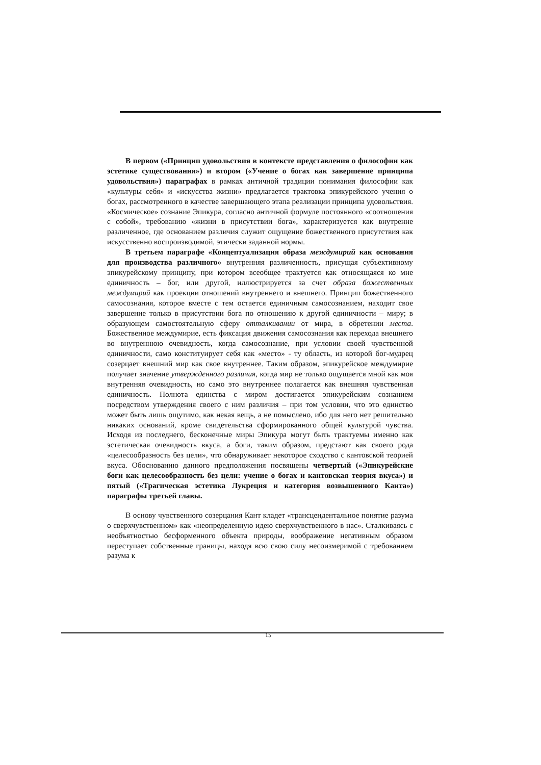В первом («Принцип удовольствия в контексте представления о философии как эстетике существования») и втором («Учение о богах как завершение принципа удовольствия») параграфах в рамках античной традиции понимания философии как «культуры себя» и «искусства жизни» предлагается трактовка эпикурейского учения о богах, рассмотренного в качестве завершающего этапа реализации принципа удовольствия. «Космическое» сознание Эпикура, согласно античной формуле постоянного «соотношения с собой», требованию «жизни в присутствии бога», характеризуется как внутренне различенное, где основанием различия служит ощущение божественного присутствия как искусственно воспроизводимой, этически заданной нормы.
В третьем параграфе «Концептуализация образа междумирий как основания для производства различного» внутренняя различенность, присущая субъективному эпикурейскому принципу, при котором всеобщее трактуется как относящаяся ко мне единичность – бог, или другой, иллюстрируется за счет образа божественных междумирий как проекции отношений внутреннего и внешнего. Принцип божественного самосознания, которое вместе с тем остается единичным самосознанием, находит свое завершение только в присутствии бога по отношению к другой единичности – миру; в образующем самостоятельную сферу отталкивании от мира, в обретении места. Божественное междумирие, есть фиксация движения самосознания как перехода внешнего во внутреннюю очевидность, когда самосознание, при условии своей чувственной единичности, само конституирует себя как «место» - ту область, из которой бог-мудрец созерцает внешний мир как свое внутреннее. Таким образом, эпикурейское междумирие получает значение утвержденного различия, когда мир не только ощущается мной как моя внутренняя очевидность, но само это внутреннее полагается как внешняя чувственная единичность. Полнота единства с миром достигается эпикурейским сознанием посредством утверждения своего с ним различия – при том условии, что это единство может быть лишь ощутимо, как некая вещь, а не помыслено, ибо для него нет решительно никаких оснований, кроме свидетельства сформированного общей культурой чувства. Исходя из последнего, бесконечные миры Эпикура могут быть трактуемы именно как эстетическая очевидность вкуса, а боги, таким образом, предстают как своего рода «целесообразность без цели», что обнаруживает некоторое сходство с кантовской теорией вкуса. Обоснованию данного предположения посвящены четвертый («Эпикурейские боги как целесообразность без цели: учение о богах и кантовская теория вкуса») и пятый («Трагическая эстетика Лукреция и категория возвышенного Канта») параграфы третьей главы.
В основу чувственного созерцания Кант кладет «трансцендентальное понятие разума о сверхчувственном» как «неопределенную идею сверхчувственного в нас». Сталкиваясь с необъятностью бесформенного объекта природы, воображение негативным образом переступает собственные границы, находя всю свою силу несоизмеримой с требованием разума к
15